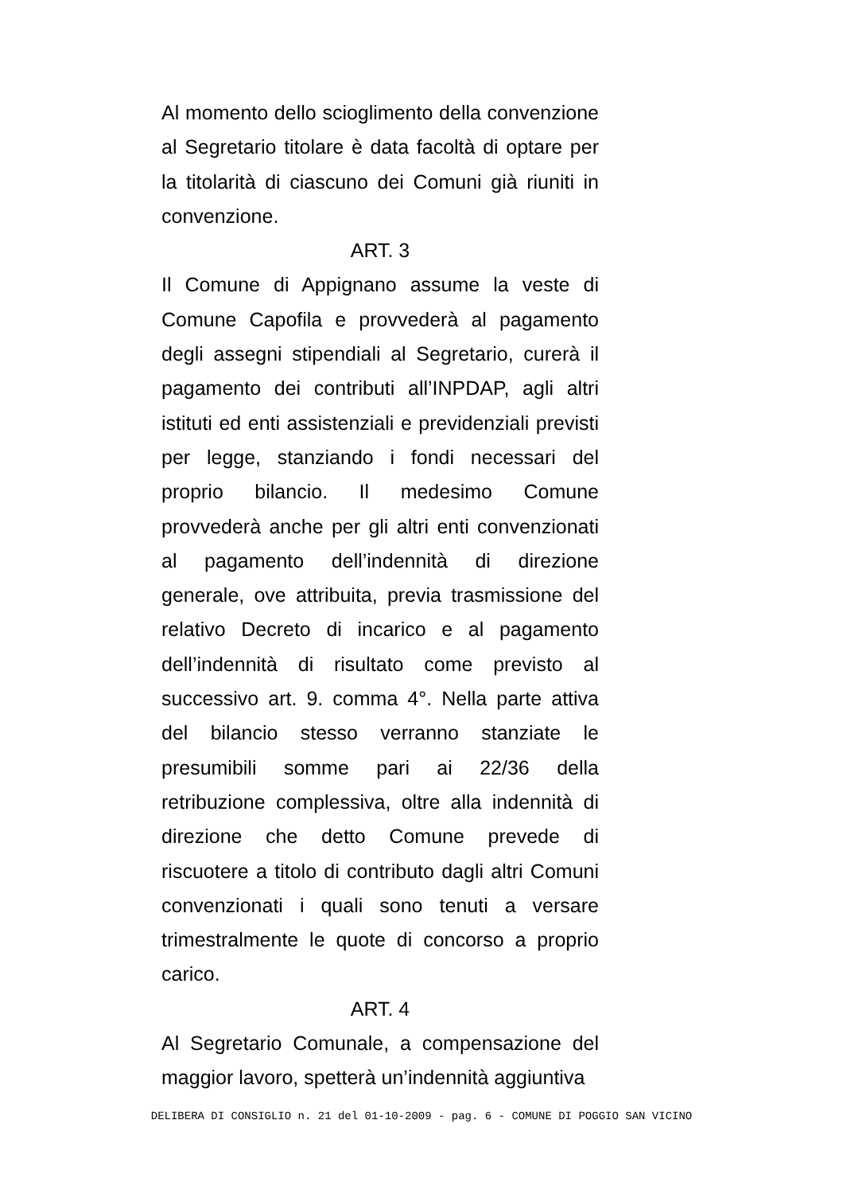Al momento dello scioglimento della convenzione al Segretario titolare è data facoltà di optare per la titolarità di ciascuno dei Comuni già riuniti in convenzione.
ART. 3
Il Comune di Appignano assume la veste di Comune Capofila e provvederà al pagamento degli assegni stipendiali al Segretario, curerà il pagamento dei contributi all’INPDAP, agli altri istituti ed enti assistenziali e previdenziali previsti per legge, stanziando i fondi necessari del proprio bilancio. Il medesimo Comune provvederà anche per gli altri enti convenzionati al pagamento dell’indennità di direzione generale, ove attribuita, previa trasmissione del relativo Decreto di incarico e al pagamento dell’indennità di risultato come previsto al successivo art. 9. comma 4°. Nella parte attiva del bilancio stesso verranno stanziate le presumibili somme pari ai 22/36 della retribuzione complessiva, oltre alla indennità di direzione che detto Comune prevede di riscuotere a titolo di contributo dagli altri Comuni convenzionati i quali sono tenuti a versare trimestralmente le quote di concorso a proprio carico.
ART. 4
Al Segretario Comunale, a compensazione del maggior lavoro, spetterà un’indennità aggiuntiva
DELIBERA DI CONSIGLIO n. 21 del 01-10-2009 - pag. 6 - COMUNE DI POGGIO SAN VICINO